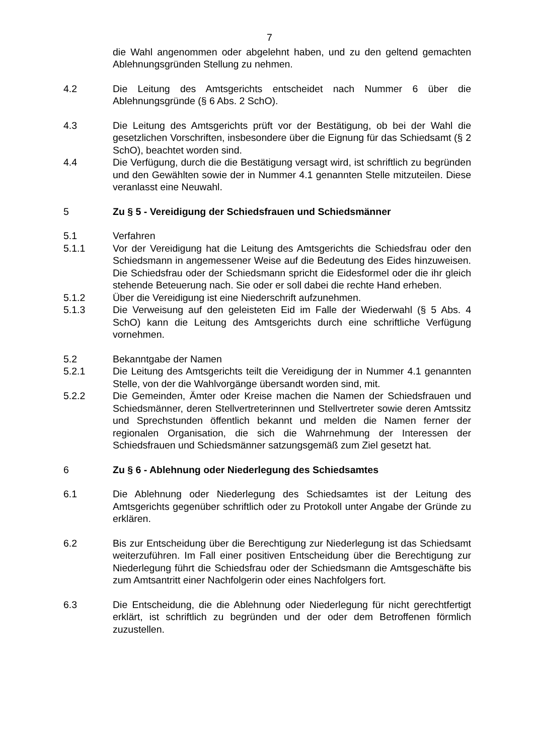7
die Wahl angenommen oder abgelehnt haben, und zu den geltend gemachten Ablehnungsgründen Stellung zu nehmen.
4.2 Die Leitung des Amtsgerichts entscheidet nach Nummer 6 über die Ablehnungsgründe (§ 6 Abs. 2 SchO).
4.3 Die Leitung des Amtsgerichts prüft vor der Bestätigung, ob bei der Wahl die gesetzlichen Vorschriften, insbesondere über die Eignung für das Schiedsamt (§ 2 SchO), beachtet worden sind.
4.4 Die Verfügung, durch die die Bestätigung versagt wird, ist schriftlich zu begründen und den Gewählten sowie der in Nummer 4.1 genannten Stelle mitzuteilen. Diese veranlasst eine Neuwahl.
5 Zu § 5 - Vereidigung der Schiedsfrauen und Schiedsmänner
5.1 Verfahren
5.1.1 Vor der Vereidigung hat die Leitung des Amtsgerichts die Schiedsfrau oder den Schiedsmann in angemessener Weise auf die Bedeutung des Eides hinzuweisen. Die Schiedsfrau oder der Schiedsmann spricht die Eidesformel oder die ihr gleich stehende Beteuerung nach. Sie oder er soll dabei die rechte Hand erheben.
5.1.2 Über die Vereidigung ist eine Niederschrift aufzunehmen.
5.1.3 Die Verweisung auf den geleisteten Eid im Falle der Wiederwahl (§ 5 Abs. 4 SchO) kann die Leitung des Amtsgerichts durch eine schriftliche Verfügung vornehmen.
5.2 Bekanntgabe der Namen
5.2.1 Die Leitung des Amtsgerichts teilt die Vereidigung der in Nummer 4.1 genannten Stelle, von der die Wahlvorgänge übersandt worden sind, mit.
5.2.2 Die Gemeinden, Ämter oder Kreise machen die Namen der Schiedsfrauen und Schiedsmänner, deren Stellvertreterinnen und Stellvertreter sowie deren Amtssitz und Sprechstunden öffentlich bekannt und melden die Namen ferner der regionalen Organisation, die sich die Wahrnehmung der Interessen der Schiedsfrauen und Schiedsmänner satzungsgemäß zum Ziel gesetzt hat.
6 Zu § 6 - Ablehnung oder Niederlegung des Schiedsamtes
6.1 Die Ablehnung oder Niederlegung des Schiedsamtes ist der Leitung des Amtsgerichts gegenüber schriftlich oder zu Protokoll unter Angabe der Gründe zu erklären.
6.2 Bis zur Entscheidung über die Berechtigung zur Niederlegung ist das Schiedsamt weiterzuführen. Im Fall einer positiven Entscheidung über die Berechtigung zur Niederlegung führt die Schiedsfrau oder der Schiedsmann die Amtsgeschäfte bis zum Amtsantritt einer Nachfolgerin oder eines Nachfolgers fort.
6.3 Die Entscheidung, die die Ablehnung oder Niederlegung für nicht gerechtfertigt erklärt, ist schriftlich zu begründen und der oder dem Betroffenen förmlich zuzustellen.